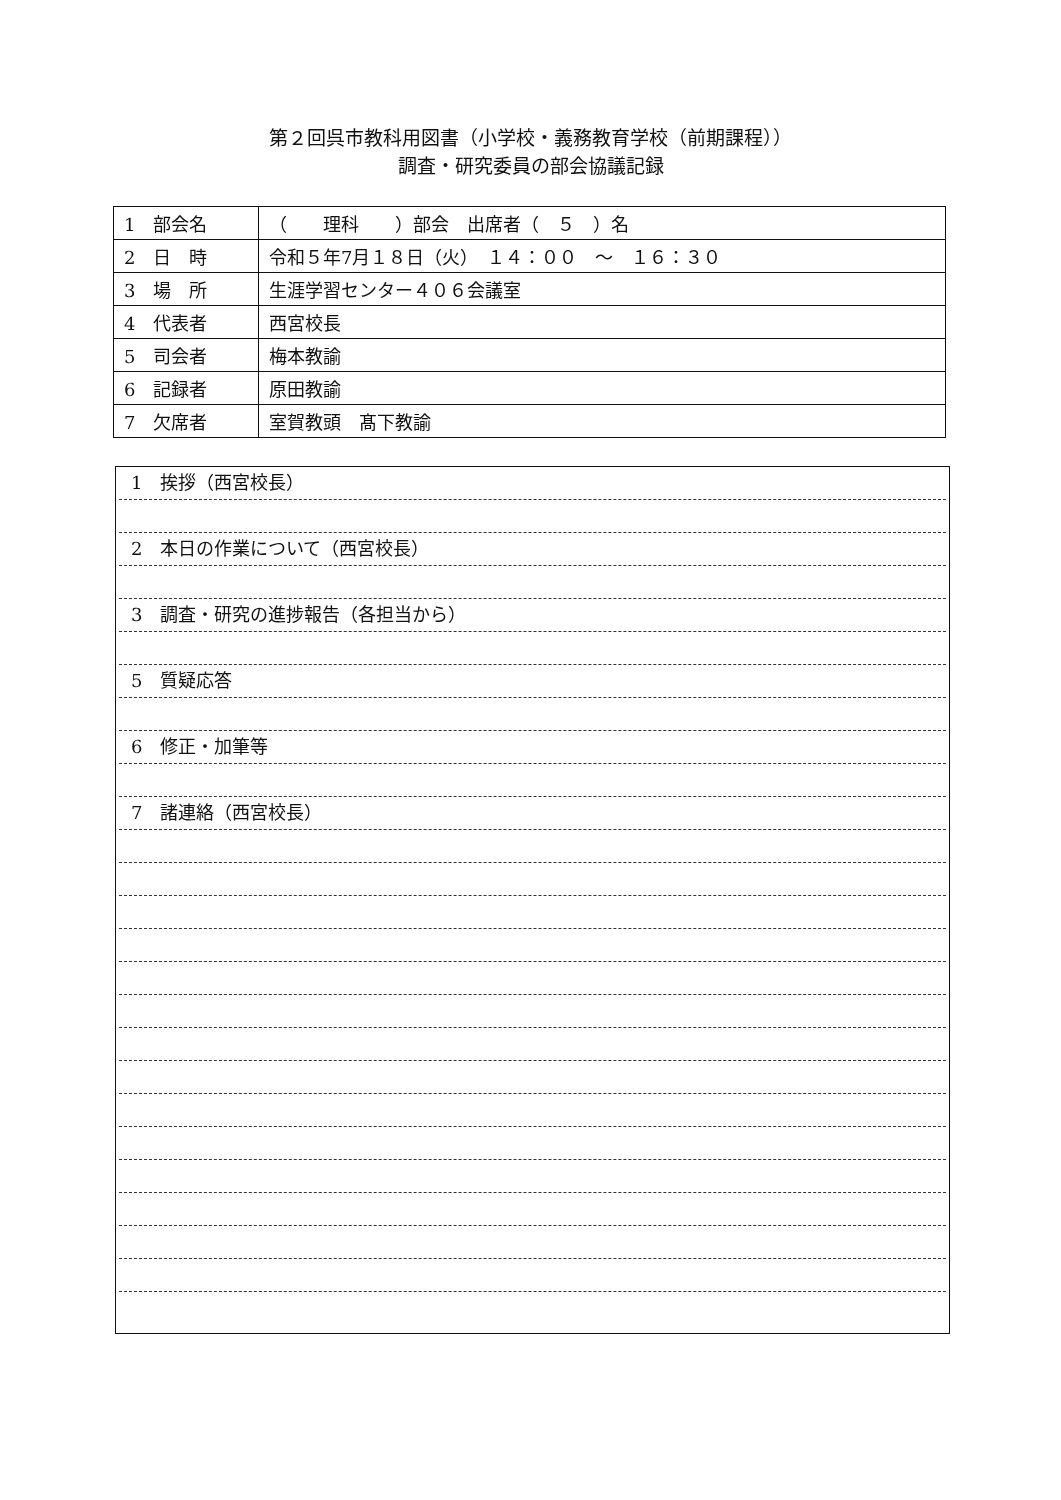第２回呉市教科用図書（小学校・義務教育学校（前期課程））
調査・研究委員の部会協議記録
| 1 部会名 | （ 理科 ）部会 出席者（ ５ ）名 |
| 2 日 時 | 令和５年7月１８日（火） １４：００ ～ １６：３０ |
| 3 場 所 | 生涯学習センター４０６会議室 |
| 4 代表者 | 西宮校長 |
| 5 司会者 | 梅本教諭 |
| 6 記録者 | 原田教諭 |
| 7 欠席者 | 室賀教頭 髙下教諭 |
1　挨拶（西宮校長）
2　本日の作業について（西宮校長）
3　調査・研究の進捗報告（各担当から）
5　質疑応答
6　修正・加筆等
7　諸連絡（西宮校長）